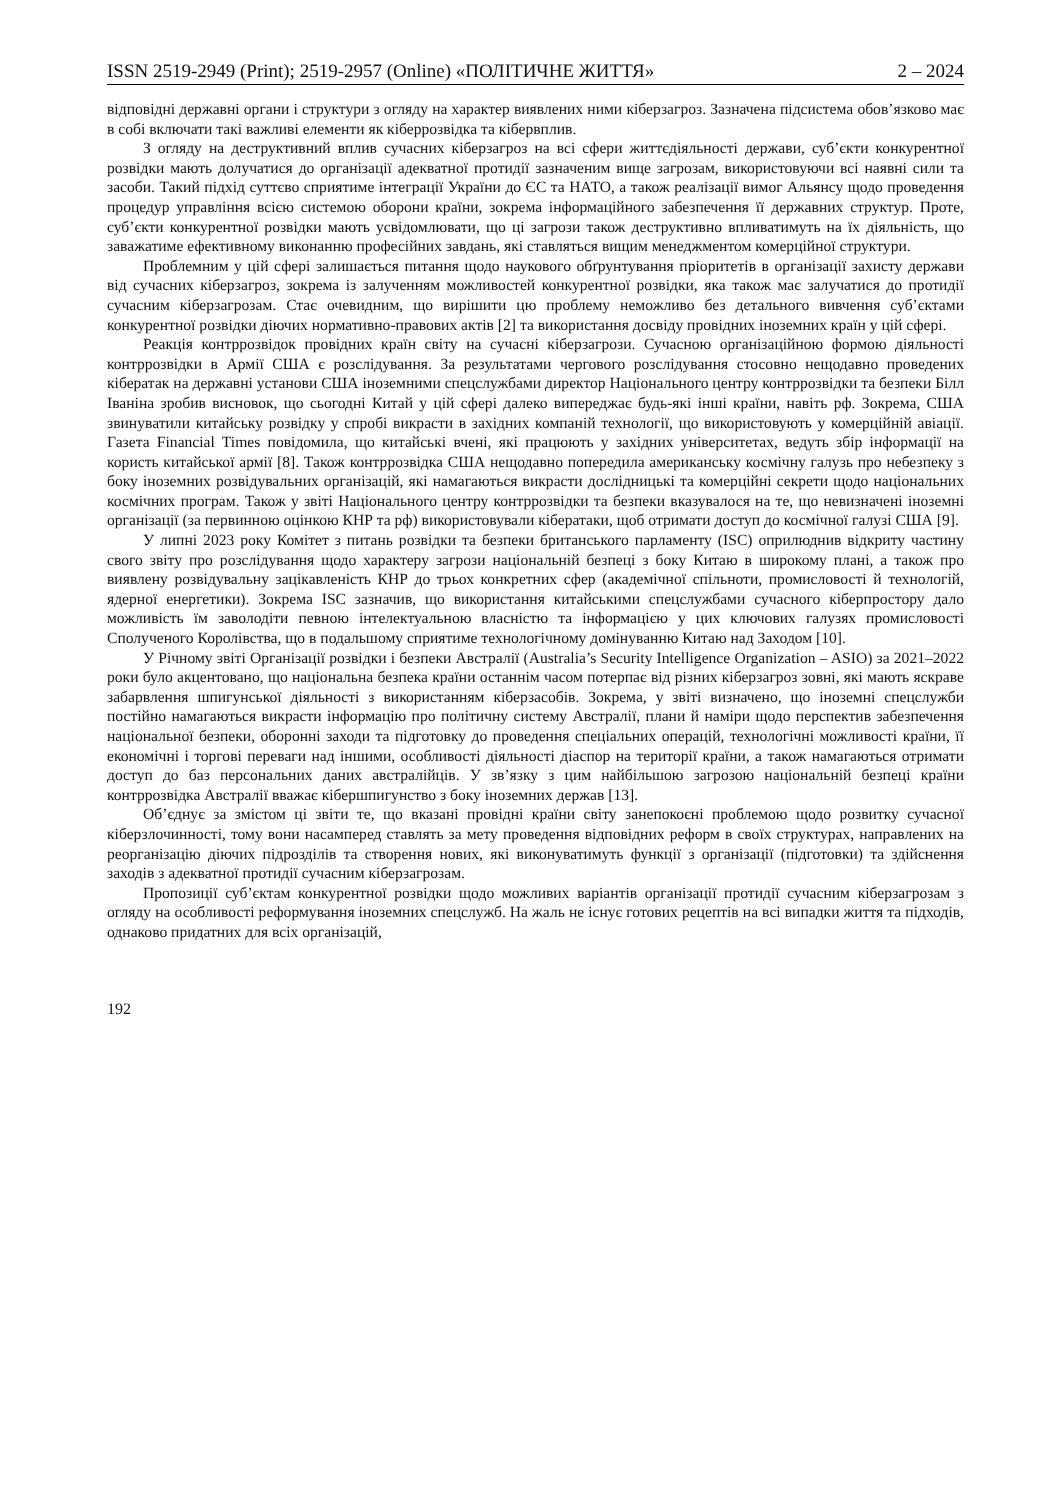ISSN 2519-2949 (Print); 2519-2957 (Online) «ПОЛІТИЧНЕ ЖИТТЯ» 2 – 2024
відповідні державні органи і структури з огляду на характер виявлених ними кіберзагроз. Зазначена підсистема обов’язково має в собі включати такі важливі елементи як кіберрозвідка та кібервплив.
З огляду на деструктивний вплив сучасних кіберзагроз на всі сфери життєдіяльності держави, суб’єкти конкурентної розвідки мають долучатися до організації адекватної протидії зазначеним вище загрозам, використовуючи всі наявні сили та засоби. Такий підхід суттєво сприятиме інтеграції України до ЄС та НАТО, а також реалізації вимог Альянсу щодо проведення процедур управління всією системою оборони країни, зокрема інформаційного забезпечення її державних структур. Проте, суб’єкти конкурентної розвідки мають усвідомлювати, що ці загрози також деструктивно впливатимуть на їх діяльність, що заважатиме ефективному виконанню професійних завдань, які ставляться вищим менеджментом комерційної структури.
Проблемним у цій сфері залишається питання щодо наукового обґрунтування пріоритетів в організації захисту держави від сучасних кіберзагроз, зокрема із залученням можливостей конкурентної розвідки, яка також має залучатися до протидії сучасним кіберзагрозам. Стає очевидним, що вирішити цю проблему неможливо без детального вивчення суб’єктами конкурентної розвідки діючих нормативно-правових актів [2] та використання досвіду провідних іноземних країн у цій сфері.
Реакція контррозвідок провідних країн світу на сучасні кіберзагрози. Сучасною організаційною формою діяльності контррозвідки в Армії США є розслідування. За результатами чергового розслідування стосовно нещодавно проведених кібератак на державні установи США іноземними спецслужбами директор Національного центру контррозвідки та безпеки Білл Іваніна зробив висновок, що сьогодні Китай у цій сфері далеко випереджає будь-які інші країни, навіть рф. Зокрема, США звинуватили китайську розвідку у спробі викрасти в західних компаній технології, що використовують у комерційній авіації. Газета Financial Times повідомила, що китайські вчені, які працюють у західних університетах, ведуть збір інформації на користь китайської армії [8]. Також контррозвідка США нещодавно попередила американську космічну галузь про небезпеку з боку іноземних розвідувальних організацій, які намагаються викрасти дослідницькі та комерційні секрети щодо національних космічних програм. Також у звіті Національного центру контррозвідки та безпеки вказувалося на те, що невизначені іноземні організації (за первинною оцінкою КНР та рф) використовували кібератаки, щоб отримати доступ до космічної галузі США [9].
У липні 2023 року Комітет з питань розвідки та безпеки британського парламенту (ISC) оприлюднив відкриту частину свого звіту про розслідування щодо характеру загрози національній безпеці з боку Китаю в широкому плані, а також про виявлену розвідувальну зацікавленість КНР до трьох конкретних сфер (академічної спільноти, промисловості й технологій, ядерної енергетики). Зокрема ISC зазначив, що використання китайськими спецслужбами сучасного кіберпростору дало можливість їм заволодіти певною інтелектуальною власністю та інформацією у цих ключових галузях промисловості Сполученого Королівства, що в подальшому сприятиме технологічному домінуванню Китаю над Заходом [10].
У Річному звіті Організації розвідки і безпеки Австралії (Australia’s Security Intelligence Organization – ASIO) за 2021–2022 роки було акцентовано, що національна безпека країни останнім часом потерпає від різних кіберзагроз зовні, які мають яскраве забарвлення шпигунської діяльності з використанням кіберзасобів. Зокрема, у звіті визначено, що іноземні спецслужби постійно намагаються викрасти інформацію про політичну систему Австралії, плани й наміри щодо перспектив забезпечення національної безпеки, оборонні заходи та підготовку до проведення спеціальних операцій, технологічні можливості країни, її економічні і торгові переваги над іншими, особливості діяльності діаспор на території країни, а також намагаються отримати доступ до баз персональних даних австралійців. У зв’язку з цим найбільшою загрозою національній безпеці країни контррозвідка Австралії вважає кібершпигунство з боку іноземних держав [13].
Об’єднує за змістом ці звіти те, що вказані провідні країни світу занепокоєні проблемою щодо розвитку сучасної кіберзлочинності, тому вони насамперед ставлять за мету проведення відповідних реформ в своїх структурах, направлених на реорганізацію діючих підрозділів та створення нових, які виконуватимуть функції з організації (підготовки) та здійснення заходів з адекватної протидії сучасним кіберзагрозам.
Пропозиції суб’єктам конкурентної розвідки щодо можливих варіантів організації протидії сучасним кіберзагрозам з огляду на особливості реформування іноземних спецслужб. На жаль не існує готових рецептів на всі випадки життя та підходів, однаково придатних для всіх організацій,
192